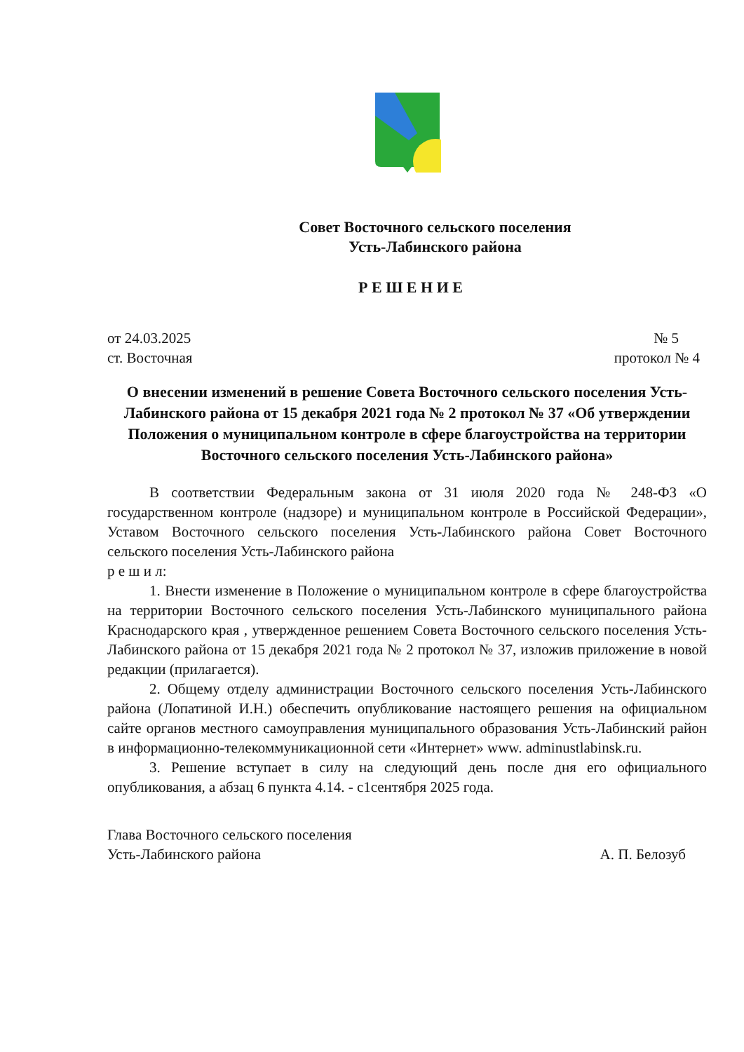Совет Восточного сельского поселения
Усть-Лабинского района
Р Е Ш Е Н И Е
от 24.03.2025 № 5
ст. Восточная протокол № 4
О внесении изменений в решение Совета Восточного сельского поселения Усть-Лабинского района от 15 декабря 2021 года № 2 протокол № 37 «Об утверждении Положения о муниципальном контроле в сфере благоустройства на территории Восточного сельского поселения Усть-Лабинского района»
В соответствии Федеральным закона от 31 июля 2020 года № 248-ФЗ «О государственном контроле (надзоре) и муниципальном контроле в Российской Федерации», Уставом Восточного сельского поселения Усть-Лабинского района Совет Восточного сельского поселения Усть-Лабинского района
р е ш и л:
1. Внести изменение в Положение о муниципальном контроле в сфере благоустройства на территории Восточного сельского поселения Усть-Лабинского муниципального района Краснодарского края , утвержденное решением Совета Восточного сельского поселения Усть-Лабинского района от 15 декабря 2021 года № 2 протокол № 37, изложив приложение в новой редакции (прилагается).
2. Общему отделу администрации Восточного сельского поселения Усть-Лабинского района (Лопатиной И.Н.) обеспечить опубликование настоящего решения на официальном сайте органов местного самоуправления муниципального образования Усть-Лабинский район в информационно-телекоммуникационной сети «Интернет» www. adminustlabinsk.ru.
3. Решение вступает в силу на следующий день после дня его официального опубликования, а абзац 6 пункта 4.14. - с1сентября 2025 года.
Глава Восточного сельского поселения
Усть-Лабинского района А. П. Белозуб